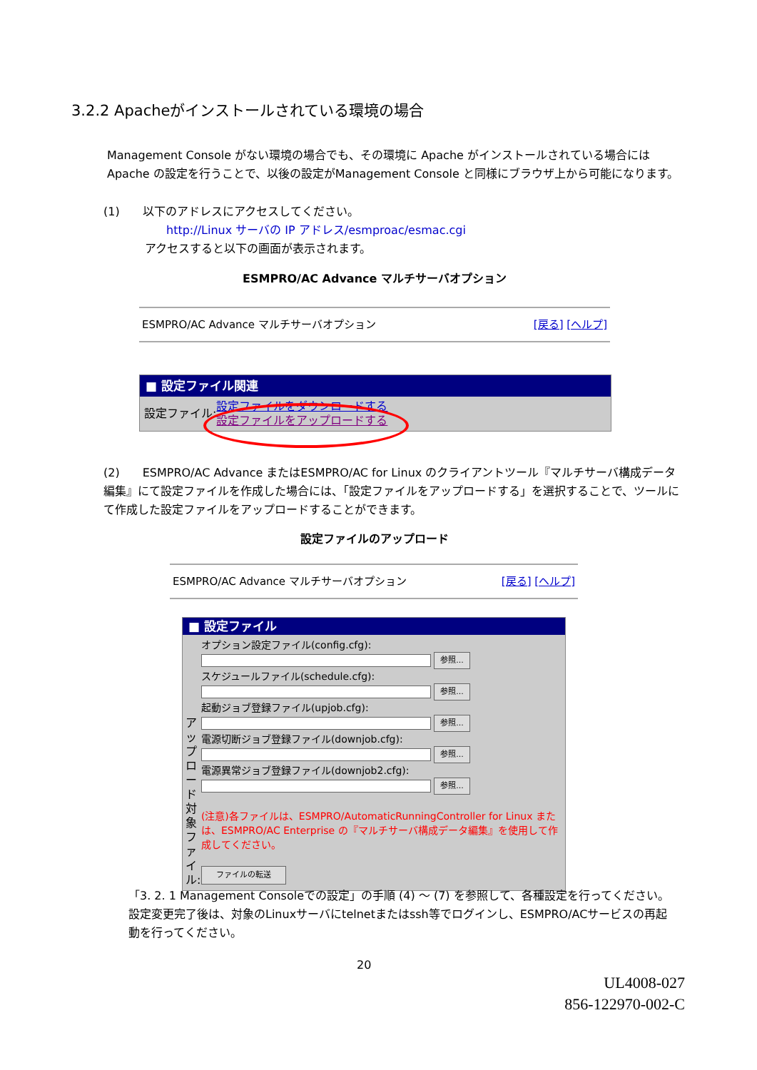3.2.2 Apacheがインストールされている環境の場合
Management Console がない環境の場合でも、その環境に Apache がインストールされている場合には Apache の設定を行うことで、以後の設定がManagement Console と同様にブラウザ上から可能になります。
(1)　　以下のアドレスにアクセスしてください。
http://Linux サーバの IP アドレス/esmproac/esmac.cgi
アクセスすると以下の画面が表示されます。
ESMPRO/AC Advance マルチサーバオプション
ESMPRO/AC Advance マルチサーバオプション [戻る] [ヘルプ]
■ 設定ファイル関連
設定ファイル: 設定ファイルをダウンロードする
設定ファイルをアップロードする
(2)　　ESMPRO/AC Advance またはESMPRO/AC for Linux のクライアントツール『マルチサーバ構成データ編集』にて設定ファイルを作成した場合には、「設定ファイルをアップロードする」を選択することで、ツールにて作成した設定ファイルをアップロードすることができます。
設定ファイルのアップロード
ESMPRO/AC Advance マルチサーバオプション [戻る] [ヘルプ]
■ 設定ファイル
アップロード対象ファイル:
オプション設定ファイル(config.cfg):
参照...
スケジュールファイル(schedule.cfg):
参照...
起動ジョブ登録ファイル(upjob.cfg):
参照...
電源切断ジョブ登録ファイル(downjob.cfg):
参照...
電源異常ジョブ登録ファイル(downjob2.cfg):
参照...
(注意)各ファイルは、ESMPRO/AutomaticRunningController for Linux または、ESMPRO/AC Enterprise の『マルチサーバ構成データ編集』を使用して作成してください。
ファイルの転送
「3. 2. 1 Management Consoleでの設定」の手順 (4) ～ (7) を参照して、各種設定を行ってください。設定変更完了後は、対象のLinuxサーバにtelnetまたはssh等でログインし、ESMPRO/ACサービスの再起動を行ってください。
20
UL4008-027
856-122970-002-C